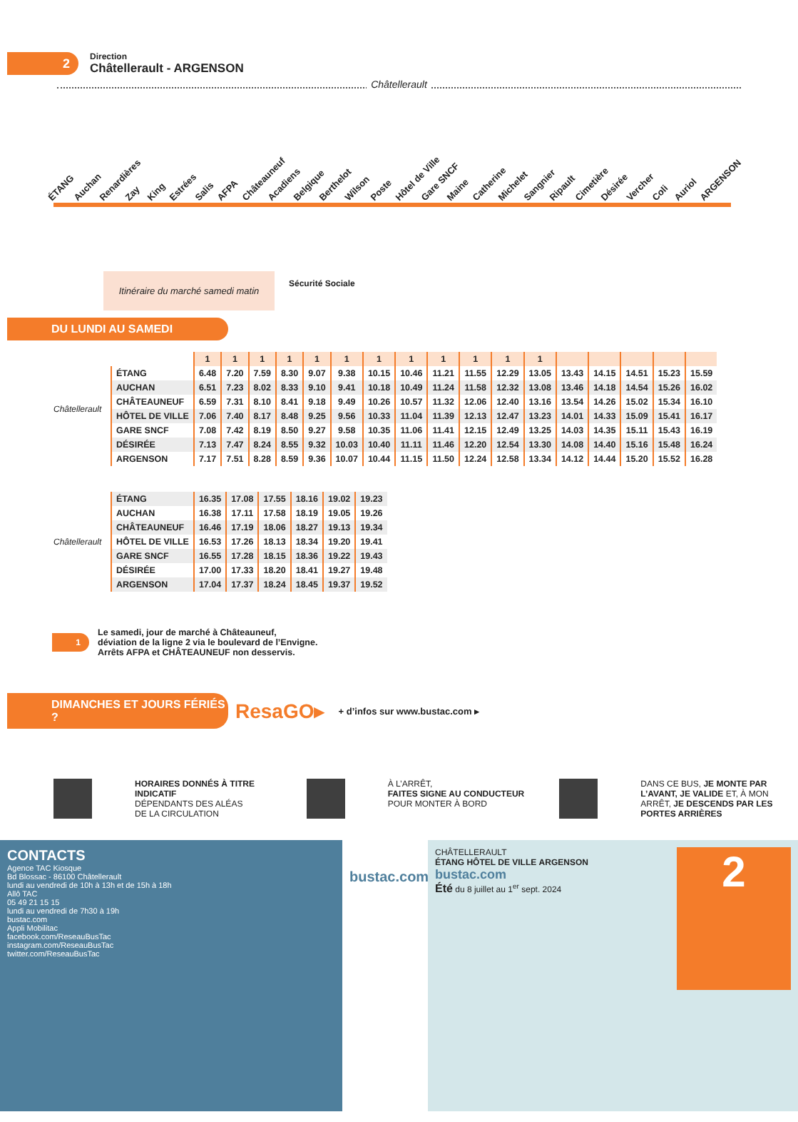2
Direction
Châtellerault - ARGENSON
Châtellerault
ÉTANG
Auchan
Renardières
Zay
King
Estrées
Salis
AFPA
Châteauneuf
Acadiens
Belgique
Berthelot
Wilson
Poste
Hôtel de Ville
Gare SNCF
Maine
Catherine
Michelet
Sangnier
Ripault
Cimetière
Désirée
Vercher
Coli
Auriol
ARGENSON
Itinéraire du marché samedi matin
Sécurité Sociale
DU LUNDI AU SAMEDI
Châtellerault
| | 1 | 1 | 1 | 1 | 1 | 1 | 1 | 1 | 1 | 1 | 1 | 1 | | | | | |
| --- | --- | --- | --- | --- | --- | --- | --- | --- | --- | --- | --- | --- | --- | --- | --- | --- | --- |
| ÉTANG | 6.48 | 7.20 | 7.59 | 8.30 | 9.07 | 9.38 | 10.15 | 10.46 | 11.21 | 11.55 | 12.29 | 13.05 | 13.43 | 14.15 | 14.51 | 15.23 | 15.59 |
| AUCHAN | 6.51 | 7.23 | 8.02 | 8.33 | 9.10 | 9.41 | 10.18 | 10.49 | 11.24 | 11.58 | 12.32 | 13.08 | 13.46 | 14.18 | 14.54 | 15.26 | 16.02 |
| CHÂTEAUNEUF | 6.59 | 7.31 | 8.10 | 8.41 | 9.18 | 9.49 | 10.26 | 10.57 | 11.32 | 12.06 | 12.40 | 13.16 | 13.54 | 14.26 | 15.02 | 15.34 | 16.10 |
| HÔTEL DE VILLE | 7.06 | 7.40 | 8.17 | 8.48 | 9.25 | 9.56 | 10.33 | 11.04 | 11.39 | 12.13 | 12.47 | 13.23 | 14.01 | 14.33 | 15.09 | 15.41 | 16.17 |
| GARE SNCF | 7.08 | 7.42 | 8.19 | 8.50 | 9.27 | 9.58 | 10.35 | 11.06 | 11.41 | 12.15 | 12.49 | 13.25 | 14.03 | 14.35 | 15.11 | 15.43 | 16.19 |
| DÉSIRÉE | 7.13 | 7.47 | 8.24 | 8.55 | 9.32 | 10.03 | 10.40 | 11.11 | 11.46 | 12.20 | 12.54 | 13.30 | 14.08 | 14.40 | 15.16 | 15.48 | 16.24 |
| ARGENSON | 7.17 | 7.51 | 8.28 | 8.59 | 9.36 | 10.07 | 10.44 | 11.15 | 11.50 | 12.24 | 12.58 | 13.34 | 14.12 | 14.44 | 15.20 | 15.52 | 16.28 |
Châtellerault
| ÉTANG | 16.35 | 17.08 | 17.55 | 18.16 | 19.02 | 19.23 |
| AUCHAN | 16.38 | 17.11 | 17.58 | 18.19 | 19.05 | 19.26 |
| CHÂTEAUNEUF | 16.46 | 17.19 | 18.06 | 18.27 | 19.13 | 19.34 |
| HÔTEL DE VILLE | 16.53 | 17.26 | 18.13 | 18.34 | 19.20 | 19.41 |
| GARE SNCF | 16.55 | 17.28 | 18.15 | 18.36 | 19.22 | 19.43 |
| DÉSIRÉE | 17.00 | 17.33 | 18.20 | 18.41 | 19.27 | 19.48 |
| ARGENSON | 17.04 | 17.37 | 18.24 | 18.45 | 19.37 | 19.52 |
1
Le samedi, jour de marché à Châteauneuf,
déviation de la ligne 2 via le boulevard de l’Envigne.
Arrêts AFPA et CHÂTEAUNEUF non desservis.
DIMANCHES ET JOURS FÉRIÉS ?
ResaGO▸ + d’infos sur www.bustac.com ▸
HORAIRES DONNÉS À TITRE INDICATIF
DÉPENDANTS DES ALÉAS
DE LA CIRCULATION
À L’ARRÊT,
FAITES SIGNE AU CONDUCTEUR
POUR MONTER À BORD
DANS CE BUS, JE MONTE PAR L’AVANT, JE VALIDE ET, À MON ARRÊT, JE DESCENDS PAR LES PORTES ARRIÈRES
CONTACTS
Agence TAC Kiosque
Bd Blossac - 86100 Châtellerault
lundi au vendredi de 10h à 13h et de 15h à 18h
Allô TAC
05 49 21 15 15
lundi au vendredi de 7h30 à 19h
bustac.com
Appli Mobilitac
facebook.com/ReseauBusTac
instagram.com/ReseauBusTac
twitter.com/ReseauBusTac
bustac.com
2
CHÂTELLERAULT
ÉTANG HÔTEL DE VILLE ARGENSON
bustac.com
Été du 8 juillet au 1<sup>er</sup> sept. 2024